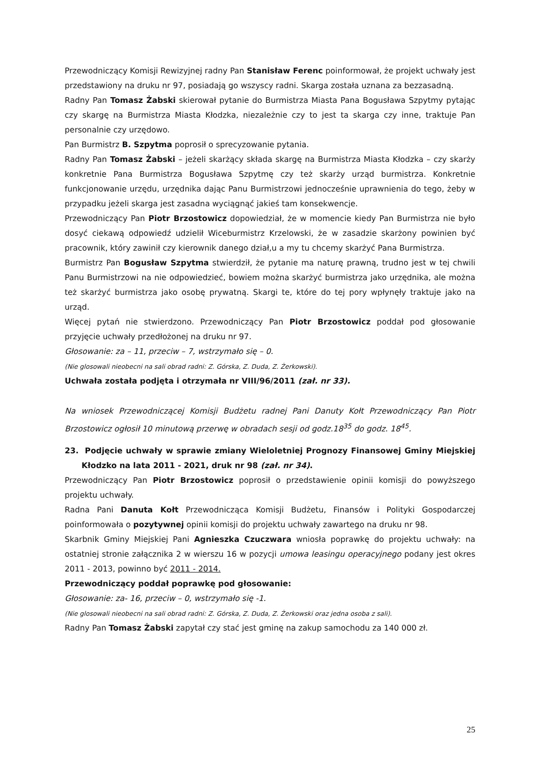Przewodniczący Komisji Rewizyjnej radny Pan Stanisław Ferenc poinformował, że projekt uchwały jest przedstawiony na druku nr 97, posiadają go wszyscy radni. Skarga została uznana za bezzasadną.
Radny Pan Tomasz Żabski skierował pytanie do Burmistrza Miasta Pana Bogusława Szpytmy pytając czy skargę na Burmistrza Miasta Kłodzka, niezależnie czy to jest ta skarga czy inne, traktuje Pan personalnie czy urzędowo.
Pan Burmistrz B. Szpytma poprosił o sprecyzowanie pytania.
Radny Pan Tomasz Żabski – jeżeli skarżący składa skargę na Burmistrza Miasta Kłodzka – czy skarży konkretnie Pana Burmistrza Bogusława Szpytmę czy też skarży urząd burmistrza. Konkretnie funkcjonowanie urzędu, urzędnika dając Panu Burmistrzowi jednocześnie uprawnienia do tego, żeby w przypadku jeżeli skarga jest zasadna wyciągnąć jakieś tam konsekwencje.
Przewodniczący Pan Piotr Brzostowicz dopowiedział, że w momencie kiedy Pan Burmistrza nie było dosyć ciekawą odpowiedź udzielił Wiceburmistrz Krzelowski, że w zasadzie skarżony powinien być pracownik, który zawinił czy kierownik danego dział,u a my tu chcemy skarżyć Pana Burmistrza.
Burmistrz Pan Bogusław Szpytma stwierdził, że pytanie ma naturę prawną, trudno jest w tej chwili Panu Burmistrzowi na nie odpowiedzieć, bowiem można skarżyć burmistrza jako urzędnika, ale można też skarżyć burmistrza jako osobę prywatną. Skargi te, które do tej pory wpłynęły traktuje jako na urząd.
Więcej pytań nie stwierdzono. Przewodniczący Pan Piotr Brzostowicz poddał pod głosowanie przyjęcie uchwały przedłożonej na druku nr 97.
Głosowanie: za – 11, przeciw – 7, wstrzymało się – 0.
(Nie glosowali nieobecni na sali obrad radni: Z. Górska, Z. Duda, Z. Żerkowski).
Uchwała została podjęta i otrzymała nr VIII/96/2011 (zał. nr 33).
Na wniosek Przewodniczącej Komisji Budżetu radnej Pani Danuty Kołt Przewodniczący Pan Piotr Brzostowicz ogłosił 10 minutową przerwę w obradach sesji od godz.18<sup>35</sup> do godz. 18<sup>45</sup>.
23. Podjęcie uchwały w sprawie zmiany Wieloletniej Prognozy Finansowej Gminy Miejskiej Kłodzko na lata 2011 - 2021, druk nr 98 (zał. nr 34).
Przewodniczący Pan Piotr Brzostowicz poprosił o przedstawienie opinii komisji do powyższego projektu uchwały.
Radna Pani Danuta Kołt Przewodnicząca Komisji Budżetu, Finansów i Polityki Gospodarczej poinformowała o pozytywnej opinii komisji do projektu uchwały zawartego na druku nr 98.
Skarbnik Gminy Miejskiej Pani Agnieszka Czuczwara wniosła poprawkę do projektu uchwały: na ostatniej stronie załącznika 2 w wierszu 16 w pozycji umowa leasingu operacyjnego podany jest okres 2011 - 2013, powinno być 2011 - 2014.
Przewodniczący poddał poprawkę pod głosowanie:
Głosowanie: za- 16, przeciw – 0, wstrzymało się -1.
(Nie glosowali nieobecni na sali obrad radni: Z. Górska, Z. Duda, Z. Żerkowski oraz jedna osoba z sali).
Radny Pan Tomasz Żabski zapytał czy stać jest gminę na zakup samochodu za 140 000 zł.
25